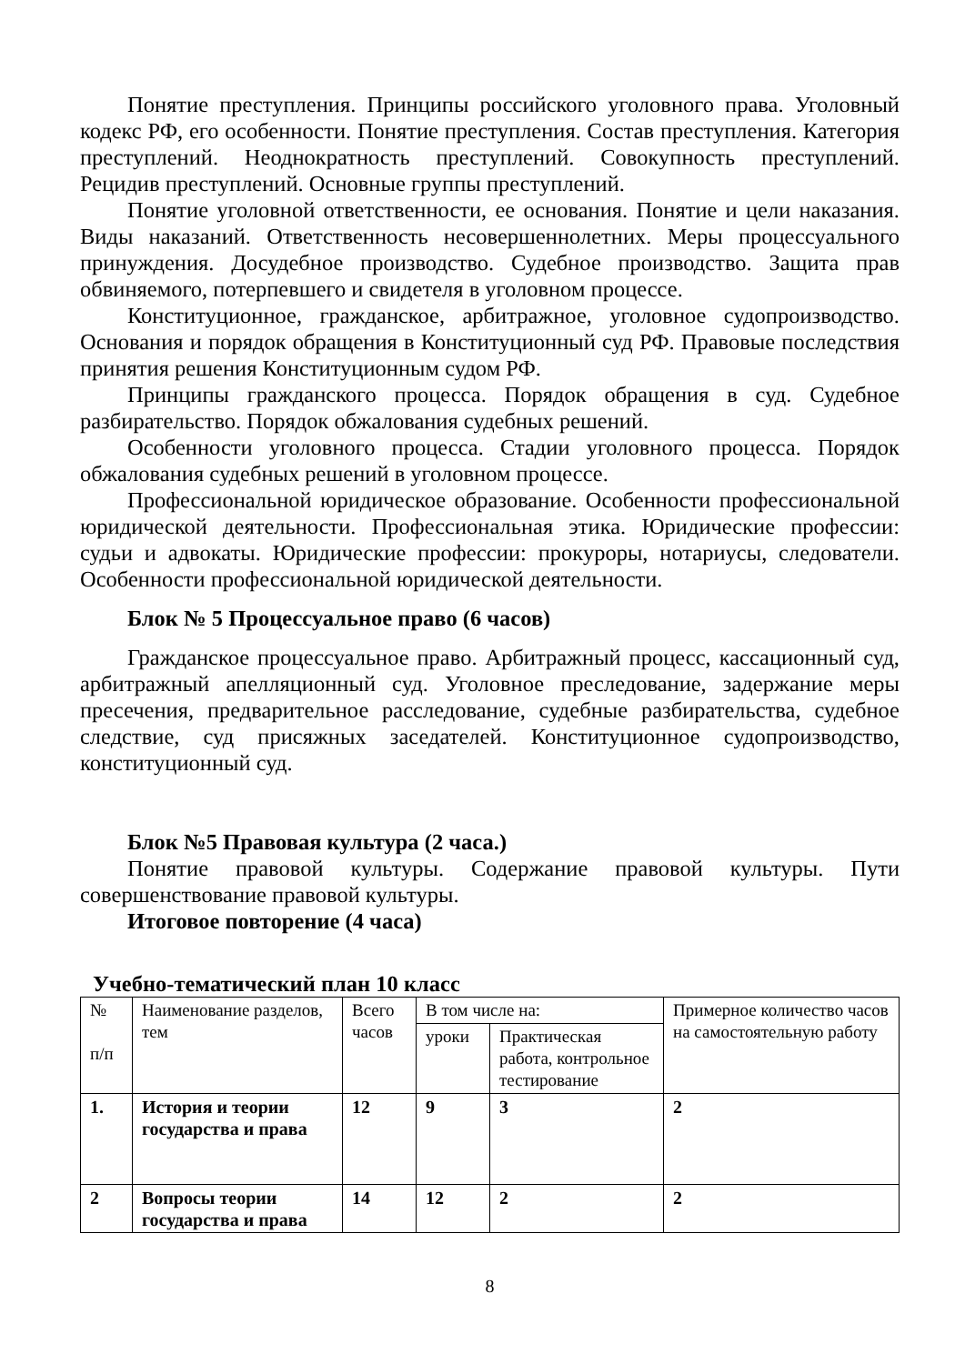Понятие преступления. Принципы российского уголовного права. Уголовный кодекс РФ, его особенности. Понятие преступления. Состав преступления. Категория преступлений. Неоднократность преступлений. Совокупность преступлений. Рецидив преступлений. Основные группы преступлений.
Понятие уголовной ответственности, ее основания. Понятие и цели наказания. Виды наказаний. Ответственность несовершеннолетних. Меры процессуального принуждения. Досудебное производство. Судебное производство. Защита прав обвиняемого, потерпевшего и свидетеля в уголовном процессе.
Конституционное, гражданское, арбитражное, уголовное судопроизводство. Основания и порядок обращения в Конституционный суд РФ. Правовые последствия принятия решения Конституционным судом РФ.
Принципы гражданского процесса. Порядок обращения в суд. Судебное разбирательство. Порядок обжалования судебных решений.
Особенности уголовного процесса. Стадии уголовного процесса. Порядок обжалования судебных решений в уголовном процессе.
Профессиональной юридическое образование. Особенности профессиональной юридической деятельности. Профессиональная этика. Юридические профессии: судьи и адвокаты. Юридические профессии: прокуроры, нотариусы, следователи. Особенности профессиональной юридической деятельности.
Блок № 5 Процессуальное право (6 часов)
Гражданское процессуальное право. Арбитражный процесс, кассационный суд, арбитражный апелляционный суд. Уголовное преследование, задержание меры пресечения, предварительное расследование, судебные разбирательства, судебное следствие, суд присяжных заседателей. Конституционное судопроизводство, конституционный суд.
Блок №5 Правовая культура (2 часа.)
Понятие правовой культуры. Содержание правовой культуры. Пути совершенствование правовой культуры.
Итоговое повторение (4 часа)
Учебно-тематический план 10 класс
| № п/п | Наименование разделов, тем | Всего часов | В том числе на: | | Примерное количество часов на самостоятельную работу |
| | | | уроки | Практическая работа, контрольное тестирование | |
| 1. | История и теории государства и права | 12 | 9 | 3 | 2 |
| 2 | Вопросы теории государства и права | 14 | 12 | 2 | 2 |
8